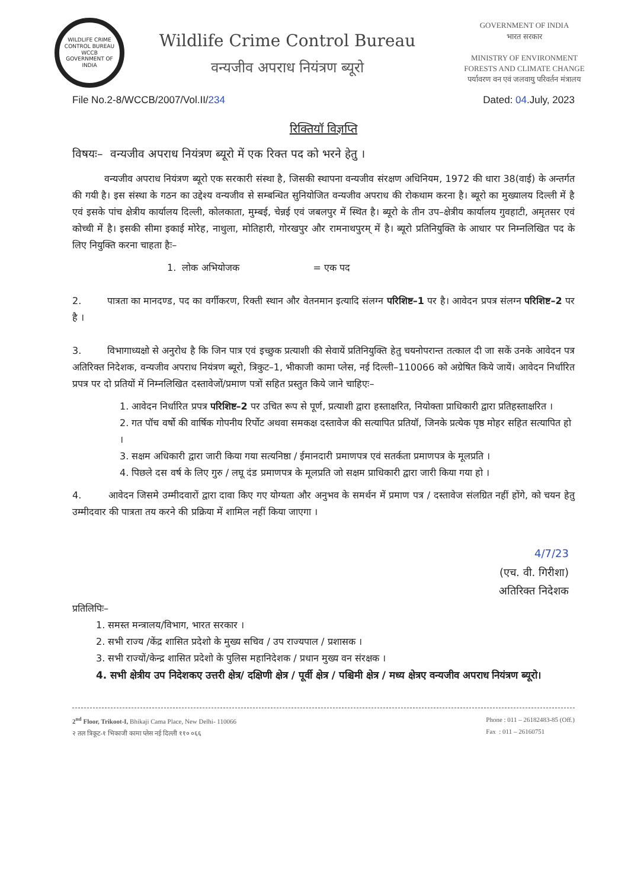WILDLIFE CRIME CONTROL BUREAU
WCCB
GOVERNMENT OF INDIA
Wildlife Crime Control Bureau
वन्यजीव अपराध नियंत्रण ब्यूरो
GOVERNMENT OF INDIA
भारत सरकार
MINISTRY OF ENVIRONMENT
FORESTS AND CLIMATE CHANGE
पर्यावरण वन एवं जलवायु परिवर्तन मंत्रालय
File No.2-8/WCCB/2007/Vol.II/234 Dated: 04.July, 2023
रिक्तियॉ विज्ञप्ति
विषयः– वन्यजीव अपराध नियंत्रण ब्यूरो में एक रिक्त पद को भरने हेतु ।
वन्यजीव अपराध नियंत्रण ब्यूरो एक सरकारी संस्था है, जिसकी स्थापना वन्यजीव संरक्षण अधिनियम, 1972 की धारा 38(वाई) के अन्तर्गत की गयी है। इस संस्था के गठन का उद्देश्य वन्यजीव से सम्बन्धित सुनियोजित वन्यजीव अपराध की रोकथाम करना है। ब्यूरो का मुख्यालय दिल्ली में है एवं इसके पांच क्षेत्रीय कार्यालय दिल्ली, कोलकाता, मुम्बई, चेन्नई एवं जबलपुर में स्थित है। ब्यूरो के तीन उप–क्षेत्रीय कार्यालय गुवहाटी, अमृतसर एवं कोच्ची में है। इसकी सीमा इकाई मोरेह, नाथुला, मोतिहारी, गोरखपुर और रामनाथपुरम् में है। ब्यूरो प्रतिनियुक्ति के आधार पर निम्नलिखित पद के लिए नियुक्ति करना चाहता हैः–
1. लोक अभियोजक = एक पद
2. पात्रता का मानदण्ड, पद का वर्गीकरण, रिक्ती स्थान और वेतनमान इत्यादि संलग्न परिशिष्ट–1 पर है। आवेदन प्रपत्र संलग्न परिशिष्ट–2 पर है ।
3. विभागाध्यक्षो से अनुरोध है कि जिन पात्र एवं इच्छुक प्रत्याशी की सेवायें प्रतिनियुक्ति हेतु चयनोपरान्त तत्काल दी जा सकें उनके आवेदन पत्र अतिरिक्त निदेशक, वन्यजीव अपराध नियंत्रण ब्यूरो, त्रिकुट–1, भीकाजी कामा प्लेस, नई दिल्ली–110066 को अग्रेषित किये जायें। आवेदन निर्धारित प्रपत्र पर दो प्रतियों में निम्नलिखित दस्तावेजों/प्रमाण पत्रों सहित प्रस्तुत किये जाने चाहिएः–
1. आवेदन निर्धारित प्रपत्र परिशिष्ट–2 पर उचित रूप से पूर्ण, प्रत्याशी द्वारा हस्ताक्षरित, नियोक्ता प्राधिकारी द्वारा प्रतिहस्ताक्षरित ।
2. गत पॉच वर्षो की वार्षिक गोपनीय रिर्पोट अथवा समकक्ष दस्तावेज की सत्यापित प्रतियॉ, जिनके प्रत्येक पृष्ठ मोहर सहित सत्यापित हो ।
3. सक्षम अधिकारी द्वारा जारी किया गया सत्यनिष्ठा / ईमानदारी प्रमाणपत्र एवं सतर्कता प्रमाणपत्र के मूलप्रति ।
4. पिछले दस वर्ष के लिए गुरु / लघू दंड प्रमाणपत्र के मूलप्रति जो सक्षम प्राधिकारी द्वारा जारी किया गया हो ।
4. आवेदन जिसमे उम्मीदवारों द्वारा दावा किए गए योग्यता और अनुभव के समर्थन में प्रमाण पत्र / दस्तावेज संलग्रित नहीं होंगे, को चयन हेतु उम्मीदवार की पात्रता तय करने की प्रक्रिया में शामिल नहीं किया जाएगा ।
4/7/23
(एच. वी. गिरीशा)
अतिरिक्त निदेशक
प्रतिलिपिः–
1. समस्त मन्त्रालय/विभाग, भारत सरकार ।
2. सभी राज्य /केंद्र शासित प्रदेशो के मुख्य सचिव / उप राज्यपाल / प्रशासक ।
3. सभी राज्यों/केन्द्र शासित प्रदेशो के पुलिस महानिदेशक / प्रधान मुख्य वन संरक्षक ।
4. सभी क्षेत्रीय उप निदेशकए उत्तरी क्षेत्र/ दक्षिणी क्षेत्र / पूर्वी क्षेत्र / पश्चिमी क्षेत्र / मध्य क्षेत्रए वन्यजीव अपराध नियंत्रण ब्यूरो।
2<sup>nd</sup> Floor, Trikoot-I, Bhikaji Cama Place, New Delhi- 110066
२ तल त्रिकूट-१ भिकाजी कामा प्लेस नई दिल्ली ११० ०६६
Phone : 011 – 26182483-85 (Off.)
Fax : 011 – 26160751